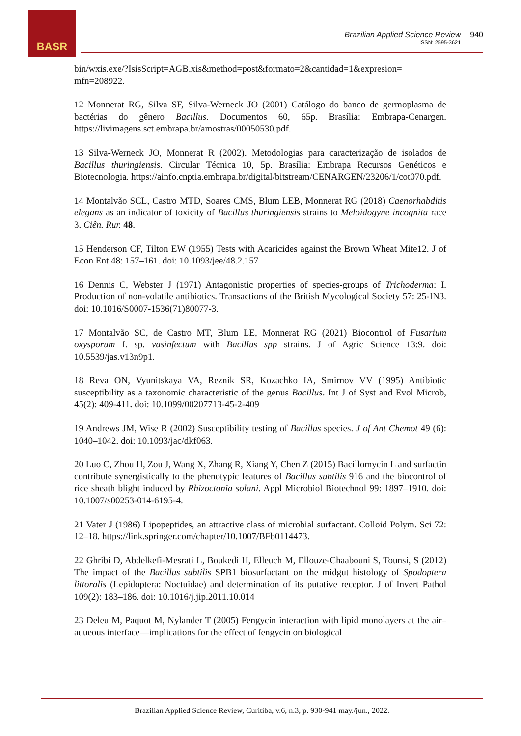BASR
Brazilian Applied Science Review
ISSN: 2595-3621
940
bin/wxis.exe/?IsisScript=AGB.xis&method=post&formato=2&cantidad=1&expresion= mfn=208922.
12 Monnerat RG, Silva SF, Silva-Werneck JO (2001) Catálogo do banco de germoplasma de bactérias do gênero Bacillus. Documentos 60, 65p. Brasília: Embrapa-Cenargen. https://livimagens.sct.embrapa.br/amostras/00050530.pdf.
13 Silva-Werneck JO, Monnerat R (2002). Metodologias para caracterização de isolados de Bacillus thuringiensis. Circular Técnica 10, 5p. Brasília: Embrapa Recursos Genéticos e Biotecnologia. https://ainfo.cnptia.embrapa.br/digital/bitstream/CENARGEN/23206/1/cot070.pdf.
14 Montalvão SCL, Castro MTD, Soares CMS, Blum LEB, Monnerat RG (2018) Caenorhabditis elegans as an indicator of toxicity of Bacillus thuringiensis strains to Meloidogyne incognita race 3. Ciên. Rur. 48.
15 Henderson CF, Tilton EW (1955) Tests with Acaricides against the Brown Wheat Mite12. J of Econ Ent 48: 157–161. doi: 10.1093/jee/48.2.157
16 Dennis C, Webster J (1971) Antagonistic properties of species-groups of Trichoderma: I. Production of non-volatile antibiotics. Transactions of the British Mycological Society 57: 25-IN3. doi: 10.1016/S0007-1536(71)80077-3.
17 Montalvão SC, de Castro MT, Blum LE, Monnerat RG (2021) Biocontrol of Fusarium oxysporum f. sp. vasinfectum with Bacillus spp strains. J of Agric Science 13:9. doi: 10.5539/jas.v13n9p1.
18 Reva ON, Vyunitskaya VA, Reznik SR, Kozachko IA, Smirnov VV (1995) Antibiotic susceptibility as a taxonomic characteristic of the genus Bacillus. Int J of Syst and Evol Microb, 45(2): 409-411. doi: 10.1099/00207713-45-2-409
19 Andrews JM, Wise R (2002) Susceptibility testing of Bacillus species. J of Ant Chemot 49 (6): 1040–1042. doi: 10.1093/jac/dkf063.
20 Luo C, Zhou H, Zou J, Wang X, Zhang R, Xiang Y, Chen Z (2015) Bacillomycin L and surfactin contribute synergistically to the phenotypic features of Bacillus subtilis 916 and the biocontrol of rice sheath blight induced by Rhizoctonia solani. Appl Microbiol Biotechnol 99: 1897–1910. doi: 10.1007/s00253-014-6195-4.
21 Vater J (1986) Lipopeptides, an attractive class of microbial surfactant. Colloid Polym. Sci 72: 12–18. https://link.springer.com/chapter/10.1007/BFb0114473.
22 Ghribi D, Abdelkefi-Mesrati L, Boukedi H, Elleuch M, Ellouze-Chaabouni S, Tounsi, S (2012) The impact of the Bacillus subtilis SPB1 biosurfactant on the midgut histology of Spodoptera littoralis (Lepidoptera: Noctuidae) and determination of its putative receptor. J of Invert Pathol 109(2): 183–186. doi: 10.1016/j.jip.2011.10.014
23 Deleu M, Paquot M, Nylander T (2005) Fengycin interaction with lipid monolayers at the air–aqueous interface—implications for the effect of fengycin on biological
Brazilian Applied Science Review, Curitiba, v.6, n.3, p. 930-941 may./jun., 2022.